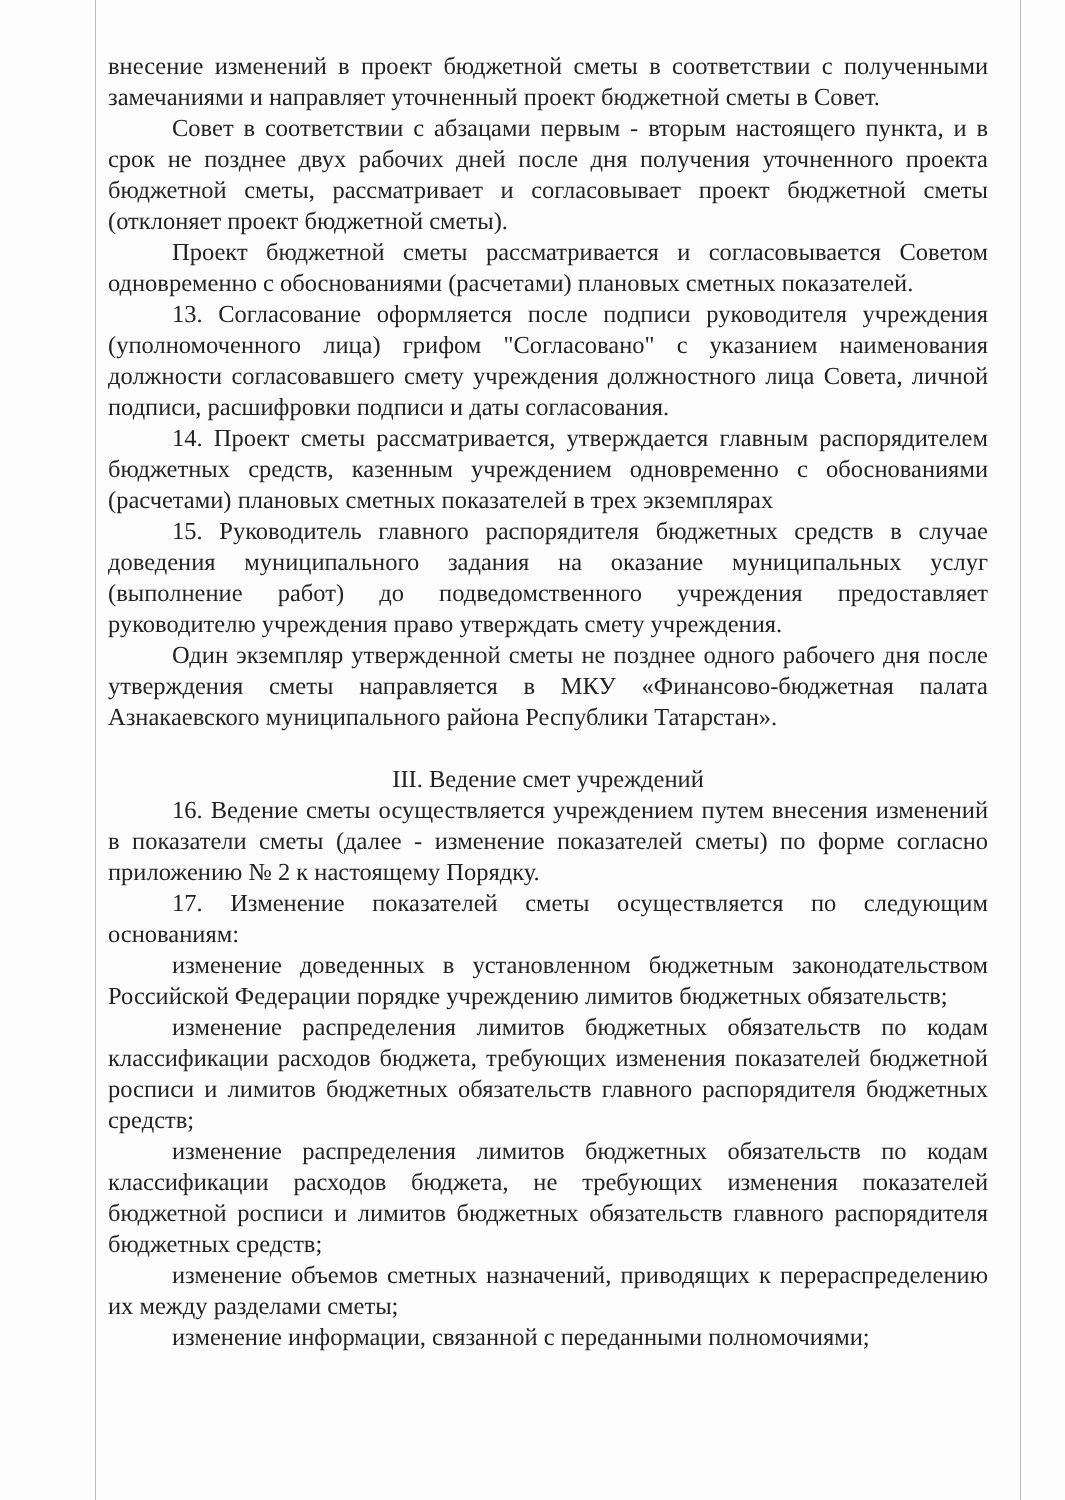внесение изменений в проект бюджетной сметы в соответствии с полученными замечаниями и направляет уточненный проект бюджетной сметы в Совет.
Совет в соответствии с абзацами первым - вторым настоящего пункта, и в срок не позднее двух рабочих дней после дня получения уточненного проекта бюджетной сметы, рассматривает и согласовывает проект бюджетной сметы (отклоняет проект бюджетной сметы).
Проект бюджетной сметы рассматривается и согласовывается Советом одновременно с обоснованиями (расчетами) плановых сметных показателей.
13. Согласование оформляется после подписи руководителя учреждения (уполномоченного лица) грифом "Согласовано" с указанием наименования должности согласовавшего смету учреждения должностного лица Совета, личной подписи, расшифровки подписи и даты согласования.
14. Проект сметы рассматривается, утверждается главным распорядителем бюджетных средств, казенным учреждением одновременно с обоснованиями (расчетами) плановых сметных показателей в трех экземплярах
15. Руководитель главного распорядителя бюджетных средств в случае доведения муниципального задания на оказание муниципальных услуг (выполнение работ) до подведомственного учреждения предоставляет руководителю учреждения право утверждать смету учреждения.
Один экземпляр утвержденной сметы не позднее одного рабочего дня после утверждения сметы направляется в МКУ «Финансово-бюджетная палата Азнакаевского муниципального района Республики Татарстан».
III. Ведение смет учреждений
16. Ведение сметы осуществляется учреждением путем внесения изменений в показатели сметы (далее - изменение показателей сметы) по форме согласно приложению № 2 к настоящему Порядку.
17. Изменение показателей сметы осуществляется по следующим основаниям:
изменение доведенных в установленном бюджетным законодательством Российской Федерации порядке учреждению лимитов бюджетных обязательств;
изменение распределения лимитов бюджетных обязательств по кодам классификации расходов бюджета, требующих изменения показателей бюджетной росписи и лимитов бюджетных обязательств главного распорядителя бюджетных средств;
изменение распределения лимитов бюджетных обязательств по кодам классификации расходов бюджета, не требующих изменения показателей бюджетной росписи и лимитов бюджетных обязательств главного распорядителя бюджетных средств;
изменение объемов сметных назначений, приводящих к перераспределению их между разделами сметы;
изменение информации, связанной с переданными полномочиями;